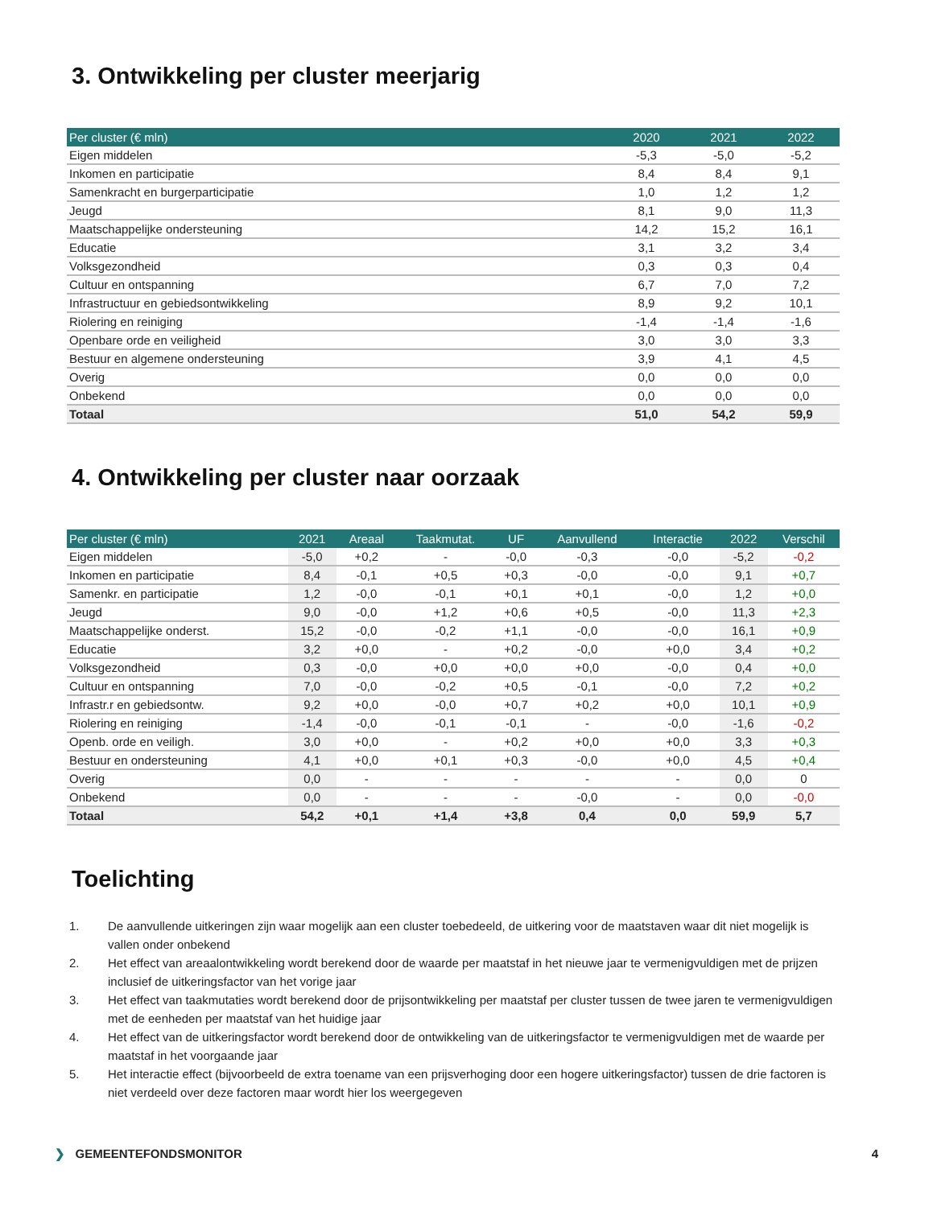3. Ontwikkeling per cluster meerjarig
| Per cluster (€ mln) | 2020 | 2021 | 2022 |
| --- | --- | --- | --- |
| Eigen middelen | -5,3 | -5,0 | -5,2 |
| Inkomen en participatie | 8,4 | 8,4 | 9,1 |
| Samenkracht en burgerparticipatie | 1,0 | 1,2 | 1,2 |
| Jeugd | 8,1 | 9,0 | 11,3 |
| Maatschappelijke ondersteuning | 14,2 | 15,2 | 16,1 |
| Educatie | 3,1 | 3,2 | 3,4 |
| Volksgezondheid | 0,3 | 0,3 | 0,4 |
| Cultuur en ontspanning | 6,7 | 7,0 | 7,2 |
| Infrastructuur en gebiedsontwikkeling | 8,9 | 9,2 | 10,1 |
| Riolering en reiniging | -1,4 | -1,4 | -1,6 |
| Openbare orde en veiligheid | 3,0 | 3,0 | 3,3 |
| Bestuur en algemene ondersteuning | 3,9 | 4,1 | 4,5 |
| Overig | 0,0 | 0,0 | 0,0 |
| Onbekend | 0,0 | 0,0 | 0,0 |
| Totaal | 51,0 | 54,2 | 59,9 |
4. Ontwikkeling per cluster naar oorzaak
| Per cluster (€ mln) | 2021 | Areaal | Taakmutat. | UF | Aanvullend | Interactie | 2022 | Verschil |
| --- | --- | --- | --- | --- | --- | --- | --- | --- |
| Eigen middelen | -5,0 | +0,2 | - | -0,0 | -0,3 | -0,0 | -5,2 | -0,2 |
| Inkomen en participatie | 8,4 | -0,1 | +0,5 | +0,3 | -0,0 | -0,0 | 9,1 | +0,7 |
| Samenkr. en participatie | 1,2 | -0,0 | -0,1 | +0,1 | +0,1 | -0,0 | 1,2 | +0,0 |
| Jeugd | 9,0 | -0,0 | +1,2 | +0,6 | +0,5 | -0,0 | 11,3 | +2,3 |
| Maatschappelijke onderst. | 15,2 | -0,0 | -0,2 | +1,1 | -0,0 | -0,0 | 16,1 | +0,9 |
| Educatie | 3,2 | +0,0 | - | +0,2 | -0,0 | +0,0 | 3,4 | +0,2 |
| Volksgezondheid | 0,3 | -0,0 | +0,0 | +0,0 | +0,0 | -0,0 | 0,4 | +0,0 |
| Cultuur en ontspanning | 7,0 | -0,0 | -0,2 | +0,5 | -0,1 | -0,0 | 7,2 | +0,2 |
| Infrastr.r en gebiedsontw. | 9,2 | +0,0 | -0,0 | +0,7 | +0,2 | +0,0 | 10,1 | +0,9 |
| Riolering en reiniging | -1,4 | -0,0 | -0,1 | -0,1 | - | -0,0 | -1,6 | -0,2 |
| Openb. orde en veiligh. | 3,0 | +0,0 | - | +0,2 | +0,0 | +0,0 | 3,3 | +0,3 |
| Bestuur en ondersteuning | 4,1 | +0,0 | +0,1 | +0,3 | -0,0 | +0,0 | 4,5 | +0,4 |
| Overig | 0,0 | - | - | - | - | - | 0,0 | 0 |
| Onbekend | 0,0 | - | - | - | -0,0 | - | 0,0 | -0,0 |
| Totaal | 54,2 | +0,1 | +1,4 | +3,8 | 0,4 | 0,0 | 59,9 | 5,7 |
Toelichting
1. De aanvullende uitkeringen zijn waar mogelijk aan een cluster toebedeeld, de uitkering voor de maatstaven waar dit niet mogelijk is vallen onder onbekend
2. Het effect van areaalontwikkeling wordt berekend door de waarde per maatstaf in het nieuwe jaar te vermenigvuldigen met de prijzen inclusief de uitkeringsfactor van het vorige jaar
3. Het effect van taakmutaties wordt berekend door de prijsontwikkeling per maatstaf per cluster tussen de twee jaren te vermenigvuldigen met de eenheden per maatstaf van het huidige jaar
4. Het effect van de uitkeringsfactor wordt berekend door de ontwikkeling van de uitkeringsfactor te vermenigvuldigen met de waarde per maatstaf in het voorgaande jaar
5. Het interactie effect (bijvoorbeeld de extra toename van een prijsverhoging door een hogere uitkeringsfactor) tussen de drie factoren is niet verdeeld over deze factoren maar wordt hier los weergegeven
❯ GEMEENTEFONDSMONITOR 4